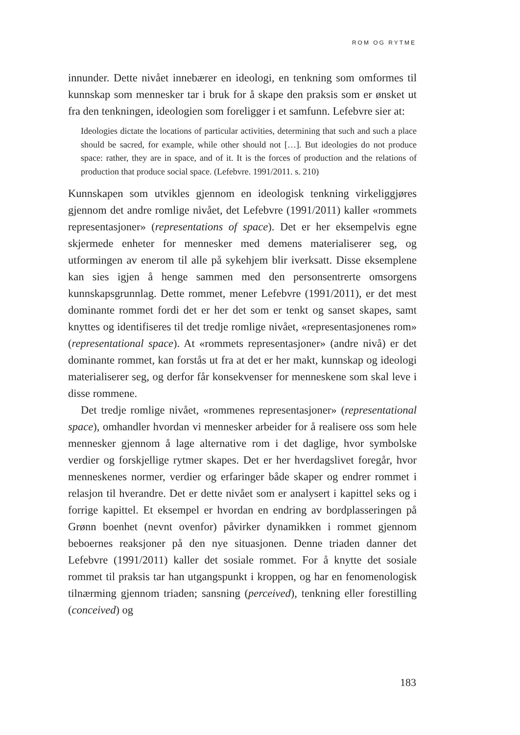ROM OG RYTME
innunder. Dette nivået innebærer en ideologi, en tenkning som omformes til kunnskap som mennesker tar i bruk for å skape den praksis som er ønsket ut fra den tenkningen, ideologien som foreligger i et samfunn. Lefebvre sier at:
Ideologies dictate the locations of particular activities, determining that such and such a place should be sacred, for example, while other should not […]. But ideologies do not produce space: rather, they are in space, and of it. It is the forces of production and the relations of production that produce social space. (Lefebvre. 1991/2011. s. 210)
Kunnskapen som utvikles gjennom en ideologisk tenkning virkeliggjøres gjennom det andre romlige nivået, det Lefebvre (1991/2011) kaller «rommets representasjoner» (representations of space). Det er her eksempelvis egne skjermede enheter for mennesker med demens materialiserer seg, og utformingen av enerom til alle på sykehjem blir iverksatt. Disse eksemplene kan sies igjen å henge sammen med den personsentrerte omsorgens kunnskapsgrunnlag. Dette rommet, mener Lefebvre (1991/2011), er det mest dominante rommet fordi det er her det som er tenkt og sanset skapes, samt knyttes og identifiseres til det tredje romlige nivået, «representasjonenes rom» (representational space). At «rommets representasjoner» (andre nivå) er det dominante rommet, kan forstås ut fra at det er her makt, kunnskap og ideologi materialiserer seg, og derfor får konsekvenser for menneskene som skal leve i disse rommene.
Det tredje romlige nivået, «rommenes representasjoner» (representational space), omhandler hvordan vi mennesker arbeider for å realisere oss som hele mennesker gjennom å lage alternative rom i det daglige, hvor symbolske verdier og forskjellige rytmer skapes. Det er her hverdagslivet foregår, hvor menneskenes normer, verdier og erfaringer både skaper og endrer rommet i relasjon til hverandre. Det er dette nivået som er analysert i kapittel seks og i forrige kapittel. Et eksempel er hvordan en endring av bordplasseringen på Grønn boenhet (nevnt ovenfor) påvirker dynamikken i rommet gjennom beboernes reaksjoner på den nye situasjonen. Denne triaden danner det Lefebvre (1991/2011) kaller det sosiale rommet. For å knytte det sosiale rommet til praksis tar han utgangspunkt i kroppen, og har en fenomenologisk tilnærming gjennom triaden; sansning (perceived), tenkning eller forestilling (conceived) og
183